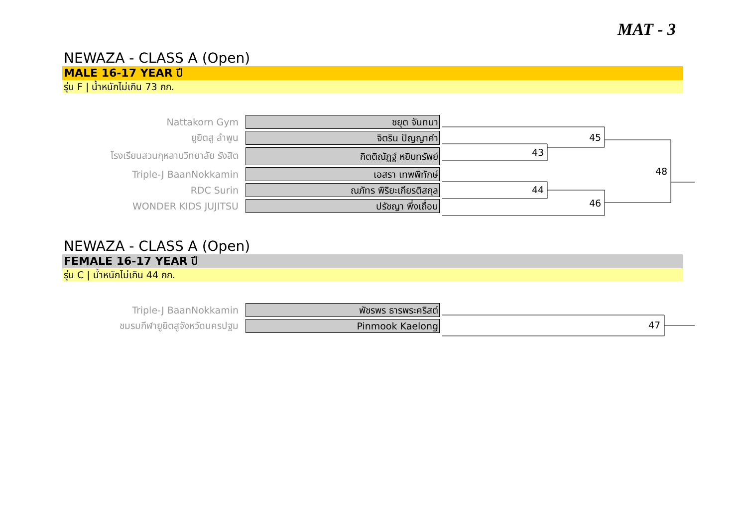MAT - 3
NEWAZA - CLASS A (Open)
MALE 16-17 YEAR ปี
รุ่น F | น้ำหนักไม่เกิน 73 กก.
Nattakorn Gym
ชยุต จันทนา
ยูยิตสู ลำพูน
จิตริน ปัญญาคำ
โรงเรียนสวนกุหลาบวิทยาลัย รังสิต
กิตติณัฏฐ์ หยิบทรัพย์
Triple-J BaanNokkamin
เอสรา เทพพิทักษ์
RDC Surin
ณภัทร พิริยะเกียรติสกุล
WONDER KIDS JUJITSU
ปรัชญา พึ่งเถื่อน
43
45
44
46
48
NEWAZA - CLASS A (Open)
FEMALE 16-17 YEAR ปี
รุ่น C | น้ำหนักไม่เกิน 44 กก.
Triple-J BaanNokkamin
พัชรพร ธารพระคริสต์
ชมรมกีฬายูยิตสูจังหวัดนครปฐม
Pinmook Kaelong
47